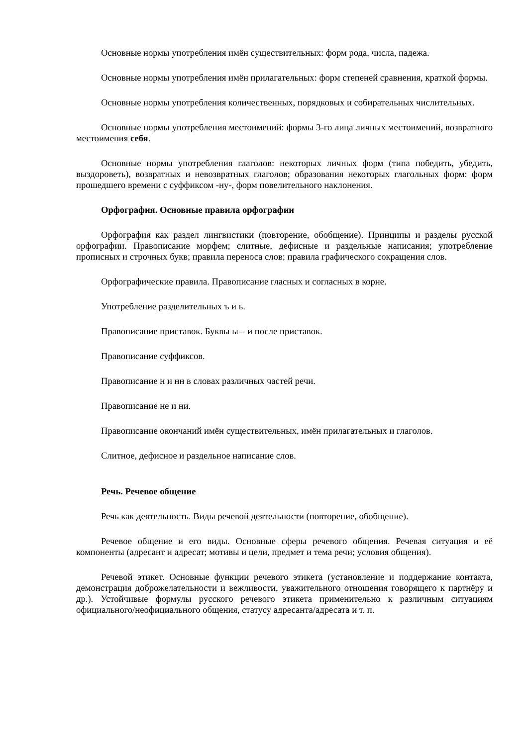Основные нормы употребления имён существительных: форм рода, числа, падежа.
Основные нормы употребления имён прилагательных: форм степеней сравнения, краткой формы.
Основные нормы употребления количественных, порядковых и собирательных числительных.
Основные нормы употребления местоимений: формы 3-го лица личных местоимений, возвратного местоимения себя.
Основные нормы употребления глаголов: некоторых личных форм (типа победить, убедить, выздороветь), возвратных и невозвратных глаголов; образования некоторых глагольных форм: форм прошедшего времени с суффиксом -ну-, форм повелительного наклонения.
Орфография. Основные правила орфографии
Орфография как раздел лингвистики (повторение, обобщение). Принципы и разделы русской орфографии. Правописание морфем; слитные, дефисные и раздельные написания; употребление прописных и строчных букв; правила переноса слов; правила графического сокращения слов.
Орфографические правила. Правописание гласных и согласных в корне.
Употребление разделительных ъ и ь.
Правописание приставок. Буквы ы – и после приставок.
Правописание суффиксов.
Правописание н и нн в словах различных частей речи.
Правописание не и ни.
Правописание окончаний имён существительных, имён прилагательных и глаголов.
Слитное, дефисное и раздельное написание слов.
Речь. Речевое общение
Речь как деятельность. Виды речевой деятельности (повторение, обобщение).
Речевое общение и его виды. Основные сферы речевого общения. Речевая ситуация и её компоненты (адресант и адресат; мотивы и цели, предмет и тема речи; условия общения).
Речевой этикет. Основные функции речевого этикета (установление и поддержание контакта, демонстрация доброжелательности и вежливости, уважительного отношения говорящего к партнёру и др.). Устойчивые формулы русского речевого этикета применительно к различным ситуациям официального/неофициального общения, статусу адресанта/адресата и т. п.